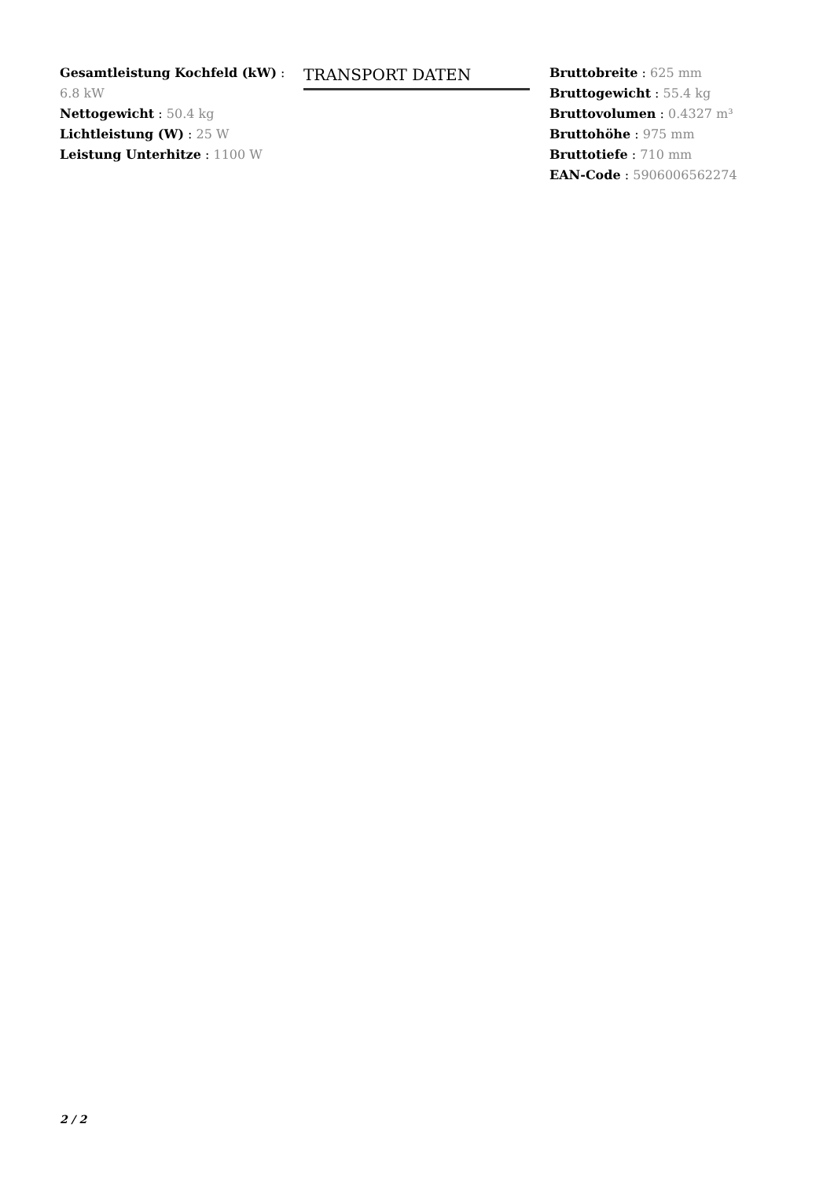Gesamtleistung Kochfeld (kW) : 6.8 kW
Nettogewicht : 50.4 kg
Lichtleistung (W) : 25 W
Leistung Unterhitze : 1100 W
TRANSPORT DATEN
Bruttobreite : 625 mm
Bruttogewicht : 55.4 kg
Bruttovolumen : 0.4327 m³
Bruttohöhe : 975 mm
Bruttotiefe : 710 mm
EAN-Code : 5906006562274
2 / 2